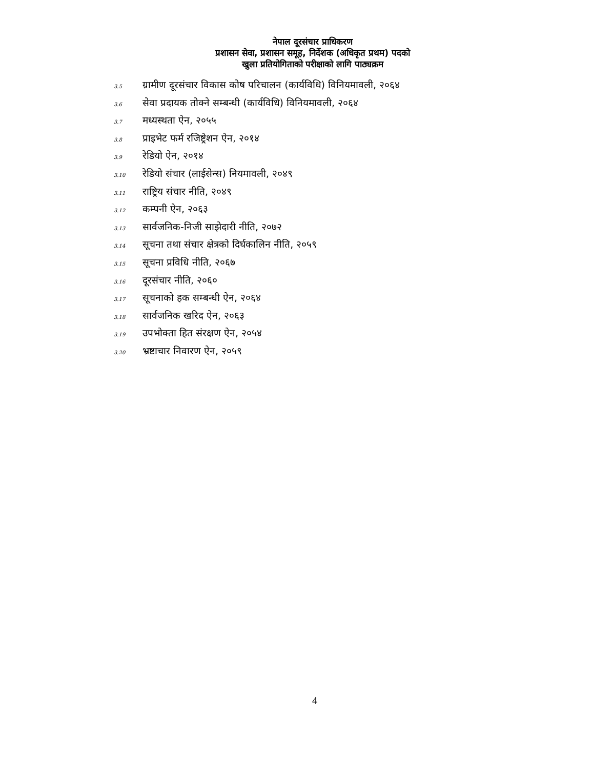नेपाल दूरसंचार प्राधिकरण
प्रशासन सेवा, प्रशासन समूह, निर्देशक (अधिकृत प्रथम) पदको
खुला प्रतियोगिताको परीक्षाको लागि पाठ्यक्रम
3.5 ग्रामीण दूरसंचार विकास कोष परिचालन (कार्यविधि) विनियमावली, २०६४
3.6 सेवा प्रदायक तोक्ने सम्बन्धी (कार्यविधि) विनियमावली, २०६४
3.7 मध्यस्थता ऐन, २०५५
3.8 प्राइभेट फर्म रजिष्ट्रेशन ऐन, २०१४
3.9 रेडियो ऐन, २०१४
3.10 रेडियो संचार (लाईसेन्स) नियमावली, २०४९
3.11 राष्ट्रिय संचार नीति, २०४९
3.12 कम्पनी ऐन, २०६३
3.13 सार्वजनिक-निजी साझेदारी नीति, २०७२
3.14 सूचना तथा संचार क्षेत्रको दिर्घकालिन नीति, २०५९
3.15 सूचना प्रविधि नीति, २०६७
3.16 दूरसंचार नीति, २०६०
3.17 सूचनाको हक सम्बन्धी ऐन, २०६४
3.18 सार्वजनिक खरिद ऐन, २०६३
3.19 उपभोक्ता हित संरक्षण ऐन, २०५४
3.20 भ्रष्टाचार निवारण ऐन, २०५९
4